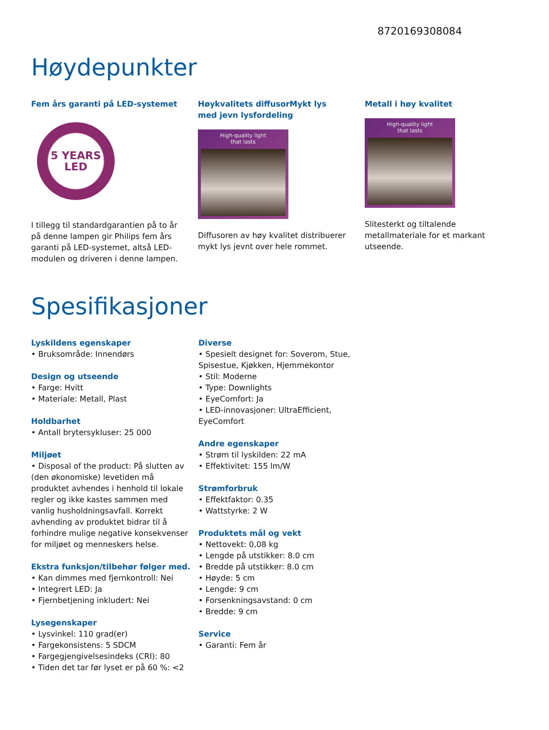8720169308084
Høydepunkter
Fem års garanti på LED-systemet
5 YEARS
LED
I tillegg til standardgarantien på to år på denne lampen gir Philips fem års garanti på LED-systemet, altså LED-modulen og driveren i denne lampen.
Høykvalitets diffusorMykt lys med jevn lysfordeling
High-quality light
that lasts
Diffusoren av høy kvalitet distribuerer mykt lys jevnt over hele rommet.
Metall i høy kvalitet
High-quality light
that lasts
Slitesterkt og tiltalende metallmateriale for et markant utseende.
Spesifikasjoner
Lyskildens egenskaper
• Bruksområde: Innendørs
Design og utseende
• Farge: Hvitt
• Materiale: Metall, Plast
Holdbarhet
• Antall brytersykluser: 25 000
Miljøet
• Disposal of the product: På slutten av (den økonomiske) levetiden må produktet avhendes i henhold til lokale regler og ikke kastes sammen med vanlig husholdningsavfall. Korrekt avhending av produktet bidrar til å forhindre mulige negative konsekvenser for miljøet og menneskers helse.
Ekstra funksjon/tilbehør følger med.
• Kan dimmes med fjernkontroll: Nei
• Integrert LED: Ja
• Fjernbetjening inkludert: Nei
Lysegenskaper
• Lysvinkel: 110 grad(er)
• Fargekonsistens: 5 SDCM
• Fargegjengivelsesindeks (CRI): 80
• Tiden det tar før lyset er på 60 %: <2
Diverse
• Spesielt designet for: Soverom, Stue, Spisestue, Kjøkken, Hjemmekontor
• Stil: Moderne
• Type: Downlights
• EyeComfort: Ja
• LED-innovasjoner: UltraEfficient, EyeComfort
Andre egenskaper
• Strøm til lyskilden: 22 mA
• Effektivitet: 155 lm/W
Strømforbruk
• Effektfaktor: 0.35
• Wattstyrke: 2 W
Produktets mål og vekt
• Nettovekt: 0,08 kg
• Lengde på utstikker: 8.0 cm
• Bredde på utstikker: 8.0 cm
• Høyde: 5 cm
• Lengde: 9 cm
• Forsenkningsavstand: 0 cm
• Bredde: 9 cm
Service
• Garanti: Fem år